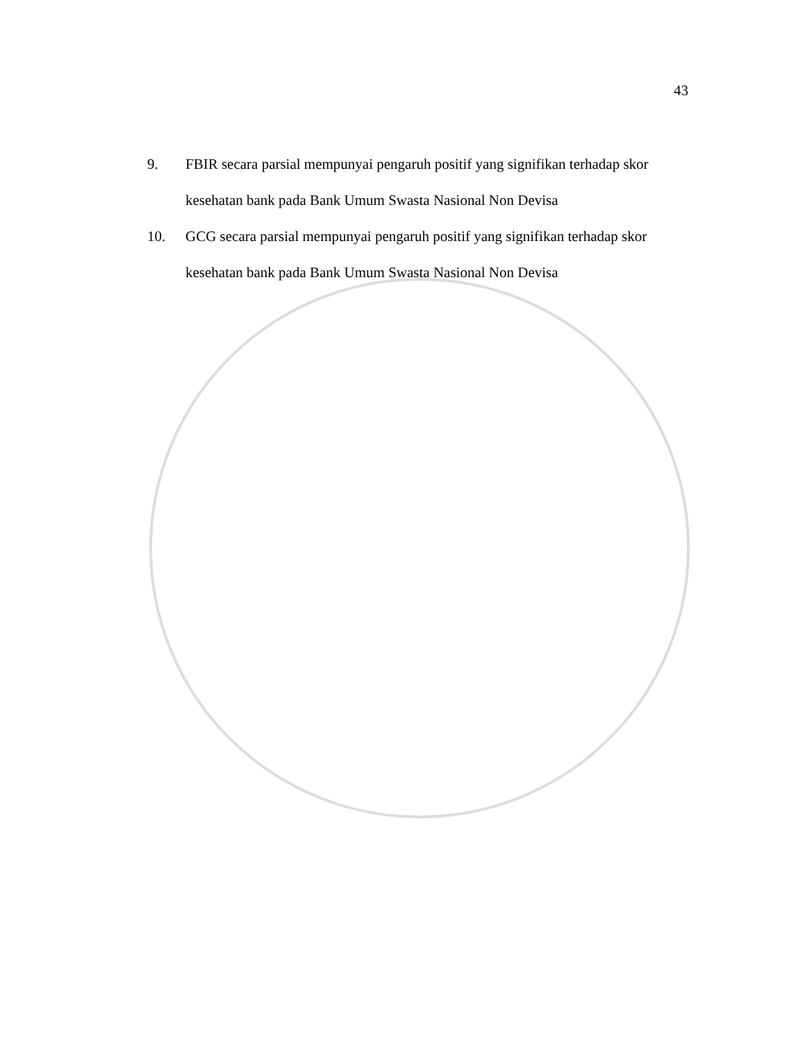43
9. FBIR secara parsial mempunyai pengaruh positif yang signifikan terhadap skor kesehatan bank pada Bank Umum Swasta Nasional Non Devisa
10. GCG secara parsial mempunyai pengaruh positif yang signifikan terhadap skor kesehatan bank pada Bank Umum Swasta Nasional Non Devisa